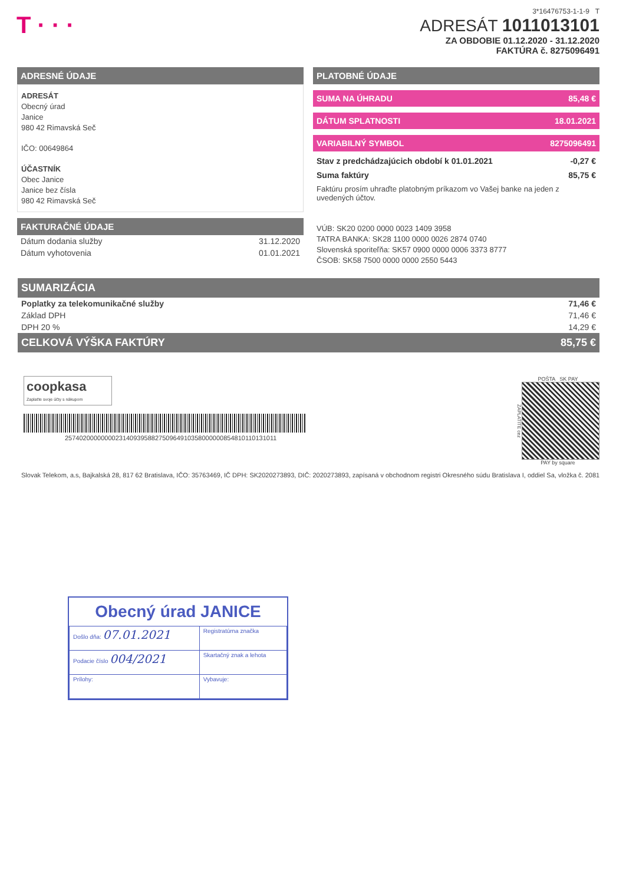T · · ·
3*16476753-1-1-9 T
ADRESÁT 1011013101
ZA OBDOBIE 01.12.2020 - 31.12.2020
FAKTÚRA č. 8275096491
ADRESNÉ ÚDAJE
ADRESÁT
Obecný úrad
Janice
980 42 Rimavská Seč
IČO: 00649864
ÚČASTNÍK
Obec Janice
Janice bez čísla
980 42 Rimavská Seč
FAKTURAČNÉ ÚDAJE
| Dátum dodania služby | 31.12.2020 |
| Dátum vyhotovenia | 01.01.2021 |
PLATOBNÉ ÚDAJE
SUMA NA ÚHRADU 85,48 €
DÁTUM SPLATNOSTI 18.01.2021
VARIABILNÝ SYMBOL 8275096491
Stav z predchádzajúcich období k 01.01.2021 -0,27 €
Suma faktúry 85,75 €
Faktúru prosím uhraďte platobným príkazom vo Vašej banke na jeden z uvedených účtov.
VÚB: SK20 0200 0000 0023 1409 3958
TATRA BANKA: SK28 1100 0000 0026 2874 0740
Slovenská sporiteľňa: SK57 0900 0000 0006 3373 8777
ČSOB: SK58 7500 0000 0000 2550 5443
SUMARIZÁCIA
| Poplatky za telekomunikačné služby | 71,46 € |
| Základ DPH | 71,46 € |
| DPH 20 % | 14,29 € |
CELKOVÁ VÝŠKA FAKTÚRY 85,75 €
coopkasa
Zaplaťte svoje účty s nákupom
25740200000000231409395882750964910358000000854810110131011
POŠTA SK PAY
ZAPLATÍTE cez
PAY by square
Slovak Telekom, a.s, Bajkalská 28, 817 62 Bratislava, IČO: 35763469, IČ DPH: SK2020273893, DIČ: 2020273893, zapísaná v obchodnom registri Okresného súdu Bratislava I, oddiel Sa, vložka č. 2081
Obecný úrad JANICE
| Došlo dňa: 07.01.2021 | Registratúrna značka |
| Podacie číslo 004/2021 | Skartačný znak a lehota |
| Prílohy: | Vybavuje: |